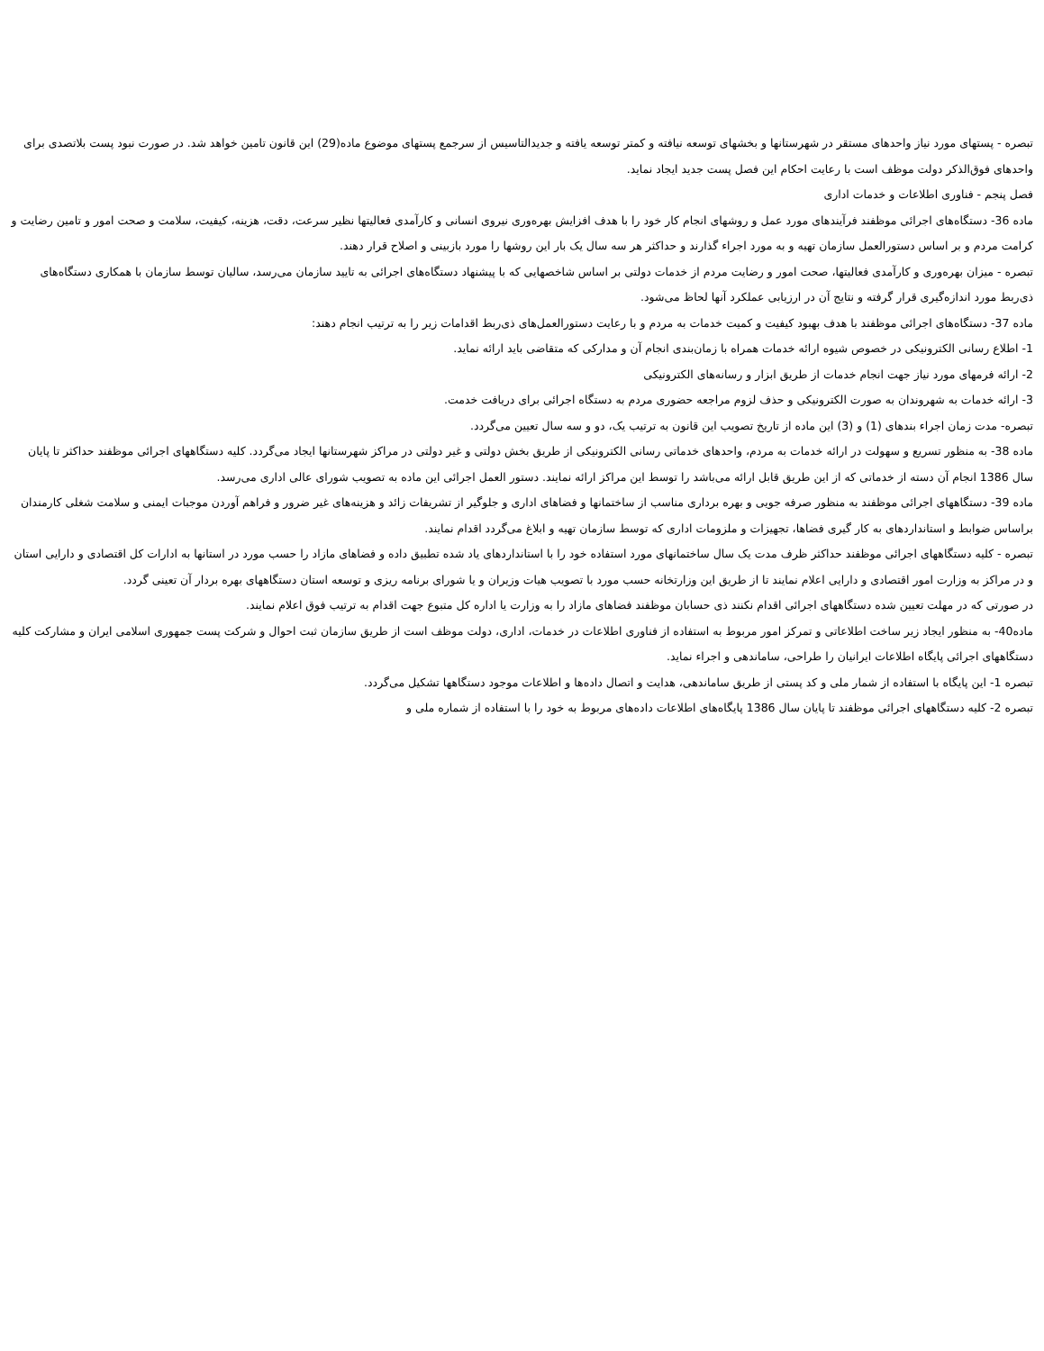تبصره - پستهای مورد نیاز واحدهای مستقر در شهرستانها و بخشهای توسعه نیافته و کمتر توسعه یافته و جدیدالتاسیس از سرجمع پستهای موضوع ماده(29) این قانون تامین خواهد شد. در صورت نبود پست بلاتصدی برای واحدهای فوق‌الذکر دولت موظف است با رعایت احکام این فصل پست جدید ایجاد نماید.
فصل پنجم - فناوری اطلاعات و خدمات اداری
ماده 36- دستگاه‌های اجرائی موظفند فرآیندهای مورد عمل و روشهای انجام کار خود را با هدف افزایش بهره‌وری نیروی انسانی و کارآمدی فعالیتها نظیر سرعت، دقت، هزینه، کیفیت، سلامت و صحت امور و تامین رضایت و کرامت مردم و بر اساس دستورالعمل سازمان تهیه و به مورد اجراء گذارند و حداکثر هر سه سال یک بار این روشها را مورد بازبینی و اصلاح قرار دهند.
تبصره - میزان بهره‌وری و کارآمدی فعالیتها، صحت امور و رضایت مردم از خدمات دولتی بر اساس شاخصهایی که با پیشنهاد دستگاه‌های اجرائی به تایید سازمان می‌رسد، سالیان توسط سازمان با همکاری دستگاه‌های ذی‌ربط مورد اندازه‌گیری قرار گرفته و نتایج آن در ارزیابی عملکرد آنها لحاظ می‌شود.
ماده 37- دستگاه‌های اجرائی موظفند با هدف بهبود کیفیت و کمیت خدمات به مردم و با رعایت دستورالعمل‌های ذی‌ربط اقدامات زیر را به ترتیب انجام دهند:
1- اطلاع رسانی الکترونیکی در خصوص شیوه ارائه خدمات همراه با زمان‌بندی انجام آن و مدارکی که متقاضی باید ارائه نماید.
2- ارائه فرمهای مورد نیاز جهت انجام خدمات از طریق ابزار و رسانه‌های الکترونیکی
3- ارائه خدمات به شهروندان به صورت الکترونیکی و حذف لزوم مراجعه حضوری مردم به دستگاه اجرائی برای دریافت خدمت.
تبصره- مدت زمان اجراء بندهای (1) و (3) این ماده از تاریخ تصویب این قانون به ترتیب یک، دو و سه سال تعیین می‌گردد.
ماده 38- به منظور تسریع و سهولت در ارائه خدمات به مردم، واحدهای خدماتی رسانی الکترونیکی از طریق بخش دولتی و غیر دولتی در مراکز شهرستانها ایجاد می‌گردد. کلیه دستگاههای اجرائی موظفند حداکثر تا پایان سال 1386 انجام آن دسته از خدماتی که از این طریق قابل ارائه می‌باشد را توسط این مراکز ارائه نمایند. دستور العمل اجرائی این ماده به تصویب شورای عالی اداری می‌رسد.
ماده 39- دستگاههای اجرائی موظفند به منظور صرفه جویی و بهره برداری مناسب از ساختمانها و فضاهای اداری و جلوگیر از تشریفات زائد و هزینه‌های غیر ضرور و فراهم آوردن موجبات ایمنی و سلامت شغلی کارمندان براساس ضوابط و استانداردهای به کار گیری فضاها، تجهیزات و ملزومات اداری که توسط سازمان تهیه و ابلاغ می‌گردد اقدام نمایند.
تبصره - کلیه دستگاههای اجرائی موظفند حداکثر ظرف مدت یک سال ساختمانهای مورد استفاده خود را با استانداردهای یاد شده تطبیق داده و فضاهای مازاد را حسب مورد در استانها به ادارات کل اقتصادی و دارایی استان و در مراکز به وزارت امور اقتصادی و دارایی اعلام نمایند تا از طریق این وزارتخانه حسب مورد با تصویب هیات وزیران و یا شورای برنامه ریزی و توسعه استان دستگاههای بهره بردار آن تعینی گردد.
در صورتی که در مهلت تعیین شده دستگاههای اجرائی اقدام نکنند ذی حسابان موظفند فضاهای مازاد را به وزارت یا اداره کل متبوع جهت اقدام به ترتیب فوق اعلام نمایند.
ماده40- به منظور ایجاد زیر ساخت اطلاعاتی و تمرکز امور مربوط به استفاده از فناوری اطلاعات در خدمات، اداری، دولت موظف است از طریق سازمان ثبت احوال و شرکت پست جمهوری اسلامی ایران و مشارکت کلیه دستگاههای اجرائی پایگاه اطلاعات ایرانیان را طراحی، ساماندهی و اجراء نماید.
تبصره 1- این پایگاه با استفاده از شمار ملی و کد پستی از طریق ساماندهی، هدایت و اتصال داده‌ها و اطلاعات موجود دستگاهها تشکیل می‌گردد.
تبصره 2- کلیه دستگاههای اجرائی موظفند تا پایان سال 1386 پایگاه‌های اطلاعات داده‌های مربوط به خود را با استفاده از شماره ملی و